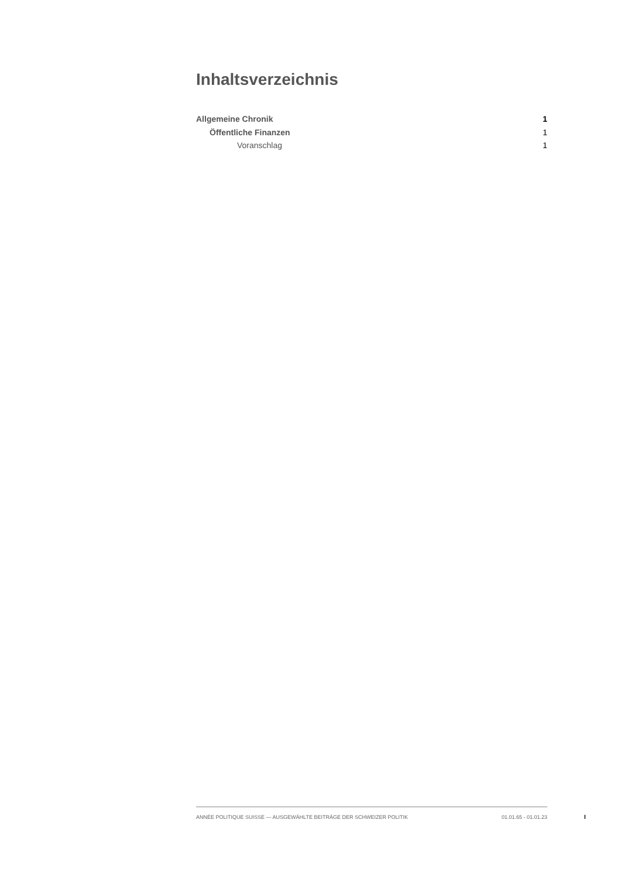Inhaltsverzeichnis
Allgemeine Chronik 1
Öffentliche Finanzen 1
Voranschlag 1
ANNÉE POLITIQUE SUISSE — AUSGEWÄHLTE BEITRÄGE DER SCHWEIZER POLITIK 01.01.65 - 01.01.23
I